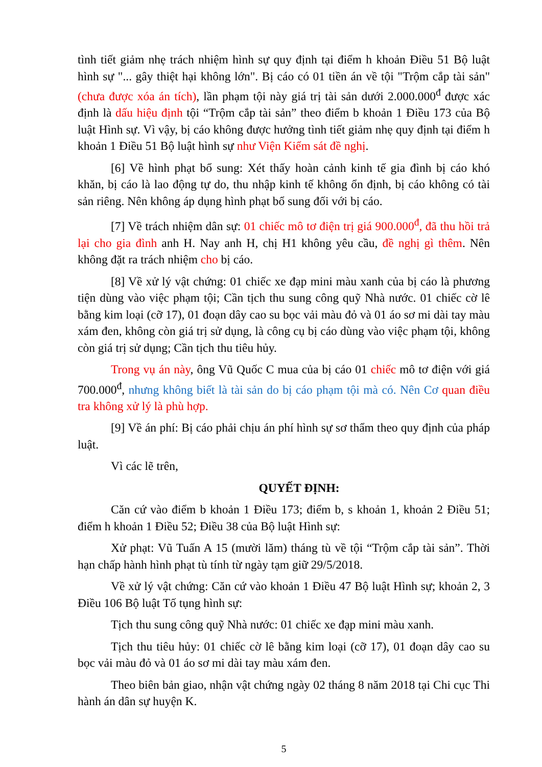tình tiết giảm nhẹ trách nhiệm hình sự quy định tại điểm h khoản Điều 51 Bộ luật hình sự "... gây thiệt hại không lớn". Bị cáo có 01 tiền án về tội "Trộm cắp tài sản" (chưa được xóa án tích), lần phạm tội này giá trị tài sản dưới 2.000.000<sup>đ</sup> được xác định là dấu hiệu định tội “Trộm cắp tài sản” theo điểm b khoản 1 Điều 173 của Bộ luật Hình sự. Vì vậy, bị cáo không được hưởng tình tiết giảm nhẹ quy định tại điểm h khoản 1 Điều 51 Bộ luật hình sự như Viện Kiểm sát đề nghị.
[6] Về hình phạt bổ sung: Xét thấy hoàn cảnh kinh tế gia đình bị cáo khó khăn, bị cáo là lao động tự do, thu nhập kinh tế không ổn định, bị cáo không có tài sản riêng. Nên không áp dụng hình phạt bổ sung đối với bị cáo.
[7] Về trách nhiệm dân sự: 01 chiếc mô tơ điện trị giá 900.000<sup>đ</sup>, đã thu hồi trả lại cho gia đình anh H. Nay anh H, chị H1 không yêu cầu, đề nghị gì thêm. Nên không đặt ra trách nhiệm cho bị cáo.
[8] Về xử lý vật chứng: 01 chiếc xe đạp mini màu xanh của bị cáo là phương tiện dùng vào việc phạm tội; Cần tịch thu sung công quỹ Nhà nước. 01 chiếc cờ lê bằng kim loại (cỡ 17), 01 đoạn dây cao su bọc vải màu đỏ và 01 áo sơ mi dài tay màu xám đen, không còn giá trị sử dụng, là công cụ bị cáo dùng vào việc phạm tội, không còn giá trị sử dụng; Cần tịch thu tiêu hủy.
Trong vụ án này, ông Vũ Quốc C mua của bị cáo 01 chiếc mô tơ điện với giá 700.000<sup>đ</sup>, nhưng không biết là tài sản do bị cáo phạm tội mà có. Nên Cơ quan điều tra không xử lý là phù hợp.
[9] Về án phí: Bị cáo phải chịu án phí hình sự sơ thẩm theo quy định của pháp luật.
Vì các lẽ trên,
QUYẾT ĐỊNH:
Căn cứ vào điểm b khoản 1 Điều 173; điểm b, s khoản 1, khoản 2 Điều 51; điểm h khoản 1 Điều 52; Điều 38 của Bộ luật Hình sự:
Xử phạt: Vũ Tuấn A 15 (mười lăm) tháng tù về tội “Trộm cắp tài sản”. Thời hạn chấp hành hình phạt tù tính từ ngày tạm giữ 29/5/2018.
Về xử lý vật chứng: Căn cứ vào khoản 1 Điều 47 Bộ luật Hình sự; khoản 2, 3 Điều 106 Bộ luật Tố tụng hình sự:
Tịch thu sung công quỹ Nhà nước: 01 chiếc xe đạp mini màu xanh.
Tịch thu tiêu hủy: 01 chiếc cờ lê bằng kim loại (cỡ 17), 01 đoạn dây cao su bọc vải màu đỏ và 01 áo sơ mi dài tay màu xám đen.
Theo biên bản giao, nhận vật chứng ngày 02 tháng 8 năm 2018 tại Chi cục Thi hành án dân sự huyện K.
5